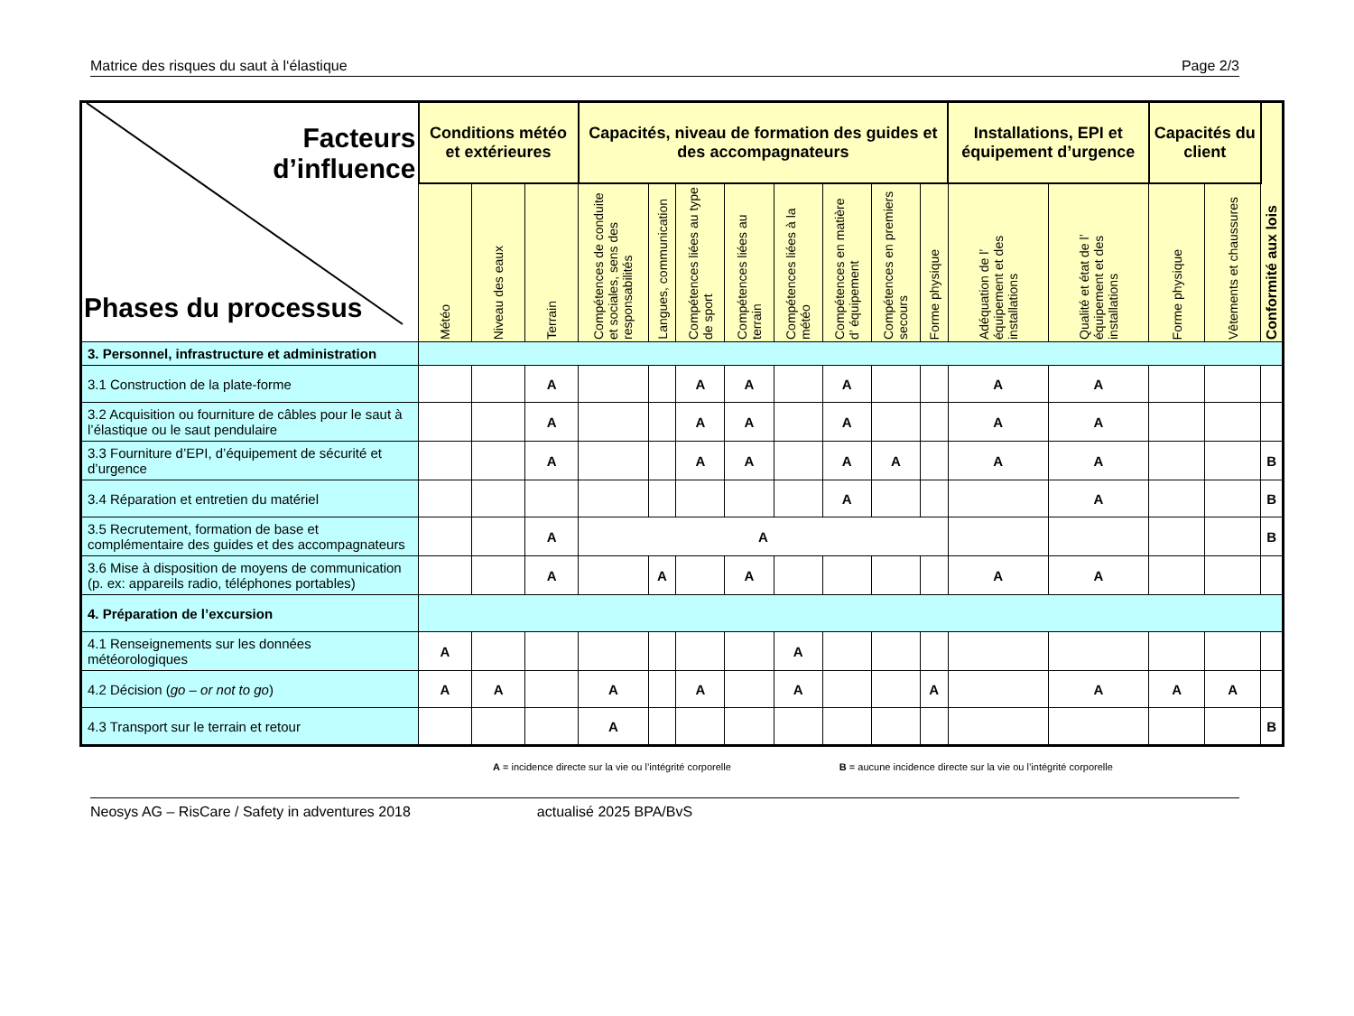Matrice des risques du saut à l‘élastique Page 2/3
| Facteurs d’influence Phases du processus | Conditions météo et extérieures | | | Capacités, niveau de formation des guides et des accompagnateurs | | | | | | | | Installations, EPI et équipement d’urgence | | Capacités du client | | Conformité aux lois |
| --- | --- | --- | --- | --- | --- | --- | --- | --- | --- | --- | --- | --- | --- | --- | --- | --- |
| | Météo | Niveau des eaux | Terrain | Compétences de conduite et sociales, sens des responsabilités | Langues, communication | Compétences liées au type de sport | Compétences liées au terrain | Compétences liées à la météo | Compétences en matière d’ équipement | Compétences en premiers secours | Forme physique | Adéquation de l’ équipement et des installations | Qualité et état de l’ équipement et des installations | Forme physique | Vêtements et chaussures | |
| 3. Personnel, infrastructure et administration | | | | | | | | | | | | | | | | |
| 3.1 Construction de la plate-forme | | | A | | | A | A | | A | | | A | A | | | |
| 3.2 Acquisition ou fourniture de câbles pour le saut à l’élastique ou le saut pendulaire | | | A | | | A | A | | A | | | A | A | | | |
| 3.3 Fourniture d’EPI, d’équipement de sécurité et d’urgence | | | A | | | A | A | | A | A | | A | A | | | B |
| 3.4 Réparation et entretien du matériel | | | | | | | | | A | | | | A | | | B |
| 3.5 Recrutement, formation de base et complémentaire des guides et des accompagnateurs | | | A | A | | | | | | | | | | | | B |
| 3.6 Mise à disposition de moyens de communication (p. ex: appareils radio, téléphones portables) | | | A | | A | | A | | | | | A | A | | | |
| 4. Préparation de l’excursion | | | | | | | | | | | | | | | | |
| 4.1 Renseignements sur les données météorologiques | A | | | | | | | A | | | | | | | | |
| 4.2 Décision ( go – or not to go ) | A | A | | A | | A | | A | | | A | | A | A | A | |
| 4.3 Transport sur le terrain et retour | | | | A | | | | | | | | | | | | B |
A = incidence directe sur la vie ou l’intégrité corporelle B = aucune incidence directe sur la vie ou l’intégrité corporelle
Neosys AG – RisCare / Safety in adventures 2018 actualisé 2025 BPA/BvS